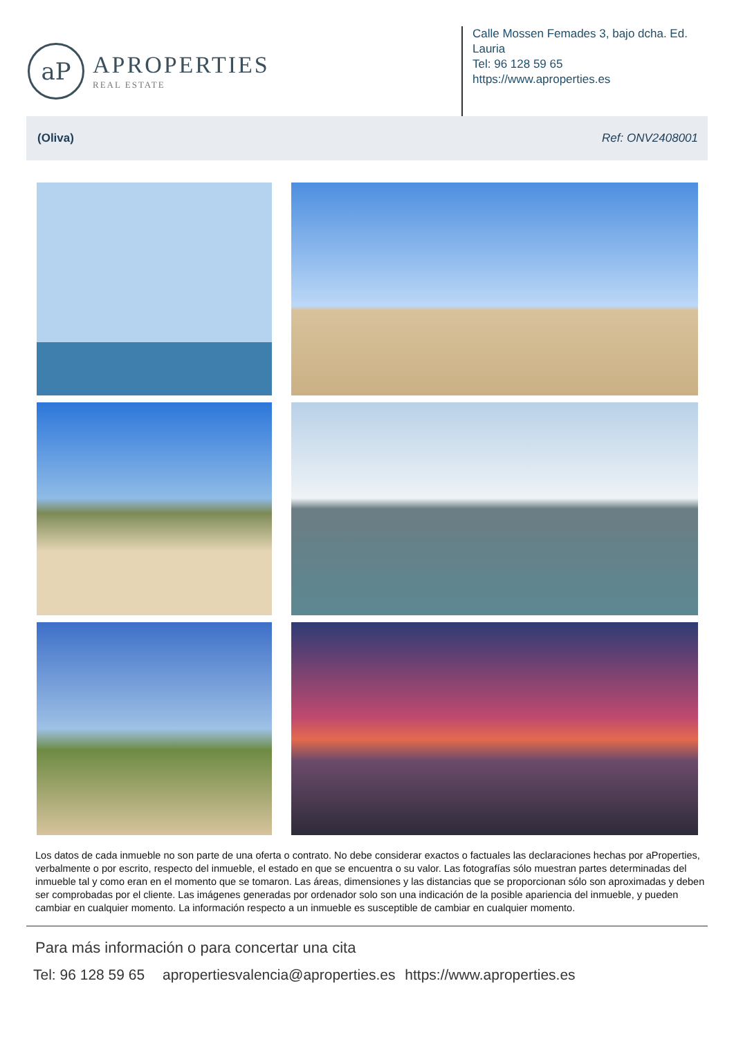aP
APROPERTIES
REAL ESTATE
Calle Mossen Femades 3, bajo dcha. Ed. Lauria
Tel: 96 128 59 65
https://www.aproperties.es
(Oliva) Ref: ONV2408001
Los datos de cada inmueble no son parte de una oferta o contrato. No debe considerar exactos o factuales las declaraciones hechas por aProperties, verbalmente o por escrito, respecto del inmueble, el estado en que se encuentra o su valor. Las fotografías sólo muestran partes determinadas del inmueble tal y como eran en el momento que se tomaron. Las áreas, dimensiones y las distancias que se proporcionan sólo son aproximadas y deben ser comprobadas por el cliente. Las imágenes generadas por ordenador solo son una indicación de la posible apariencia del inmueble, y pueden cambiar en cualquier momento. La información respecto a un inmueble es susceptible de cambiar en cualquier momento.
Para más información o para concertar una cita
Tel: 96 128 59 65 apropertiesvalencia@aproperties.es https://www.aproperties.es